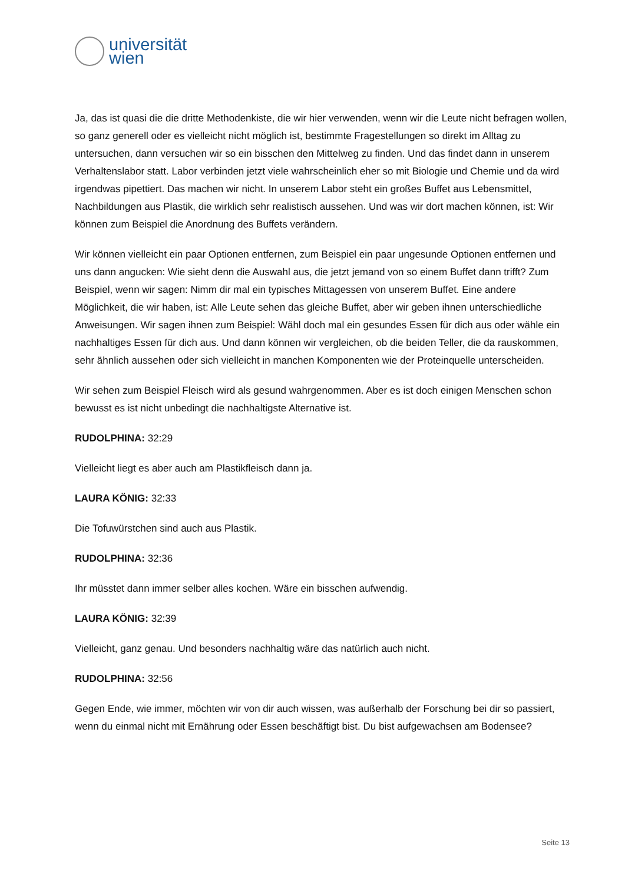universität
wien
Ja, das ist quasi die die dritte Methodenkiste, die wir hier verwenden, wenn wir die Leute nicht befragen wollen, so ganz generell oder es vielleicht nicht möglich ist, bestimmte Fragestellungen so direkt im Alltag zu untersuchen, dann versuchen wir so ein bisschen den Mittelweg zu finden. Und das findet dann in unserem Verhaltenslabor statt. Labor verbinden jetzt viele wahrscheinlich eher so mit Biologie und Chemie und da wird irgendwas pipettiert. Das machen wir nicht. In unserem Labor steht ein großes Buffet aus Lebensmittel, Nachbildungen aus Plastik, die wirklich sehr realistisch aussehen. Und was wir dort machen können, ist: Wir können zum Beispiel die Anordnung des Buffets verändern.
Wir können vielleicht ein paar Optionen entfernen, zum Beispiel ein paar ungesunde Optionen entfernen und uns dann angucken: Wie sieht denn die Auswahl aus, die jetzt jemand von so einem Buffet dann trifft? Zum Beispiel, wenn wir sagen: Nimm dir mal ein typisches Mittagessen von unserem Buffet. Eine andere Möglichkeit, die wir haben, ist: Alle Leute sehen das gleiche Buffet, aber wir geben ihnen unterschiedliche Anweisungen. Wir sagen ihnen zum Beispiel: Wähl doch mal ein gesundes Essen für dich aus oder wähle ein nachhaltiges Essen für dich aus. Und dann können wir vergleichen, ob die beiden Teller, die da rauskommen, sehr ähnlich aussehen oder sich vielleicht in manchen Komponenten wie der Proteinquelle unterscheiden.
Wir sehen zum Beispiel Fleisch wird als gesund wahrgenommen. Aber es ist doch einigen Menschen schon bewusst es ist nicht unbedingt die nachhaltigste Alternative ist.
RUDOLPHINA: 32:29
Vielleicht liegt es aber auch am Plastikfleisch dann ja.
LAURA KÖNIG: 32:33
Die Tofuwürstchen sind auch aus Plastik.
RUDOLPHINA: 32:36
Ihr müsstet dann immer selber alles kochen. Wäre ein bisschen aufwendig.
LAURA KÖNIG: 32:39
Vielleicht, ganz genau. Und besonders nachhaltig wäre das natürlich auch nicht.
RUDOLPHINA: 32:56
Gegen Ende, wie immer, möchten wir von dir auch wissen, was außerhalb der Forschung bei dir so passiert, wenn du einmal nicht mit Ernährung oder Essen beschäftigt bist. Du bist aufgewachsen am Bodensee?
Seite 13